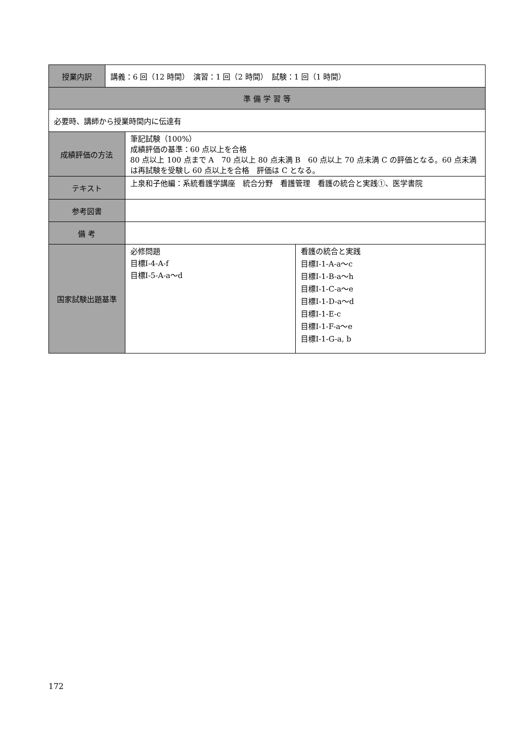| 授業内訳 | 講義：6 回（12 時間） 演習：1 回（2 時間） 試験：1 回（1 時間） | | |
| 準 備 学 習 等 | | | |
| 必要時、講師から授業時間内に伝達有 | | | |
| 成績評価の方法 | | 筆記試験（100%） 成績評価の基準：60 点以上を合格 80 点以上 100 点まで A 70 点以上 80 点未満 B 60 点以上 70 点未満 C の評価となる。60 点未満は再試験を受験し 60 点以上を合格 評価は C となる。 | |
| テキスト | | 上泉和子他編：系統看護学講座 統合分野 看護管理 看護の統合と実践①、医学書院 | |
| 参考図書 | | | |
| 備 考 | | | |
| 国家試験出題基準 | | 必修問題 目標Ⅰ-4-A-f 目標Ⅰ-5-A-a～d | 看護の統合と実践 目標Ⅰ-1-A-a～c 目標Ⅰ-1-B-a～h 目標Ⅰ-1-C-a～e 目標Ⅰ-1-D-a～d 目標Ⅰ-1-E-c 目標Ⅰ-1-F-a～e 目標Ⅰ-1-G-a, b |
172